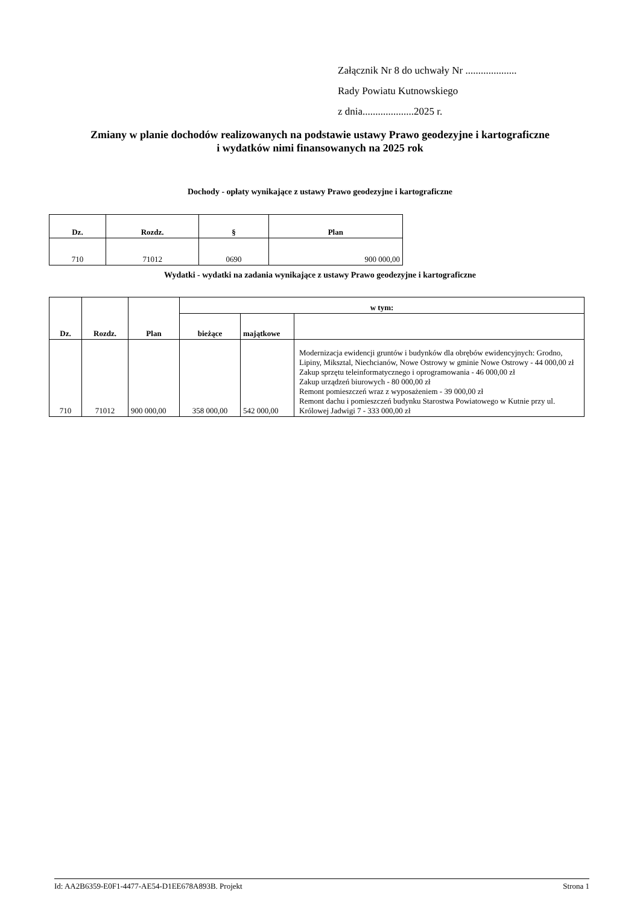Załącznik Nr 8 do uchwały Nr ....................
Rady Powiatu Kutnowskiego
z dnia....................2025 r.
Zmiany w planie dochodów realizowanych na podstawie ustawy Prawo geodezyjne i kartograficzne
i wydatków nimi finansowanych na 2025 rok
Dochody - opłaty wynikające z ustawy Prawo geodezyjne i kartograficzne
| Dz. | Rozdz. | § | Plan |
| --- | --- | --- | --- |
| 710 | 71012 | 0690 | 900 000,00 |
Wydatki - wydatki na zadania wynikające z ustawy Prawo geodezyjne i kartograficzne
| Dz. | Rozdz. | Plan | w tym: | | |
| --- | --- | --- | --- | --- | --- |
| | | | bieżące | majątkowe | |
| 710 | 71012 | 900 000,00 | 358 000,00 | 542 000,00 | Modernizacja ewidencji gruntów i budynków dla obrębów ewidencyjnych: Grodno, Lipiny, Miksztal, Niechcianów, Nowe Ostrowy w gminie Nowe Ostrowy - 44 000,00 zł Zakup sprzętu teleinformatycznego i oprogramowania - 46 000,00 zł Zakup urządzeń biurowych - 80 000,00 zł Remont pomieszczeń wraz z wyposażeniem - 39 000,00 zł Remont dachu i pomieszczeń budynku Starostwa Powiatowego w Kutnie przy ul. Królowej Jadwigi 7 - 333 000,00 zł |
Id: AA2B6359-E0F1-4477-AE54-D1EE678A893B. Projekt Strona 1